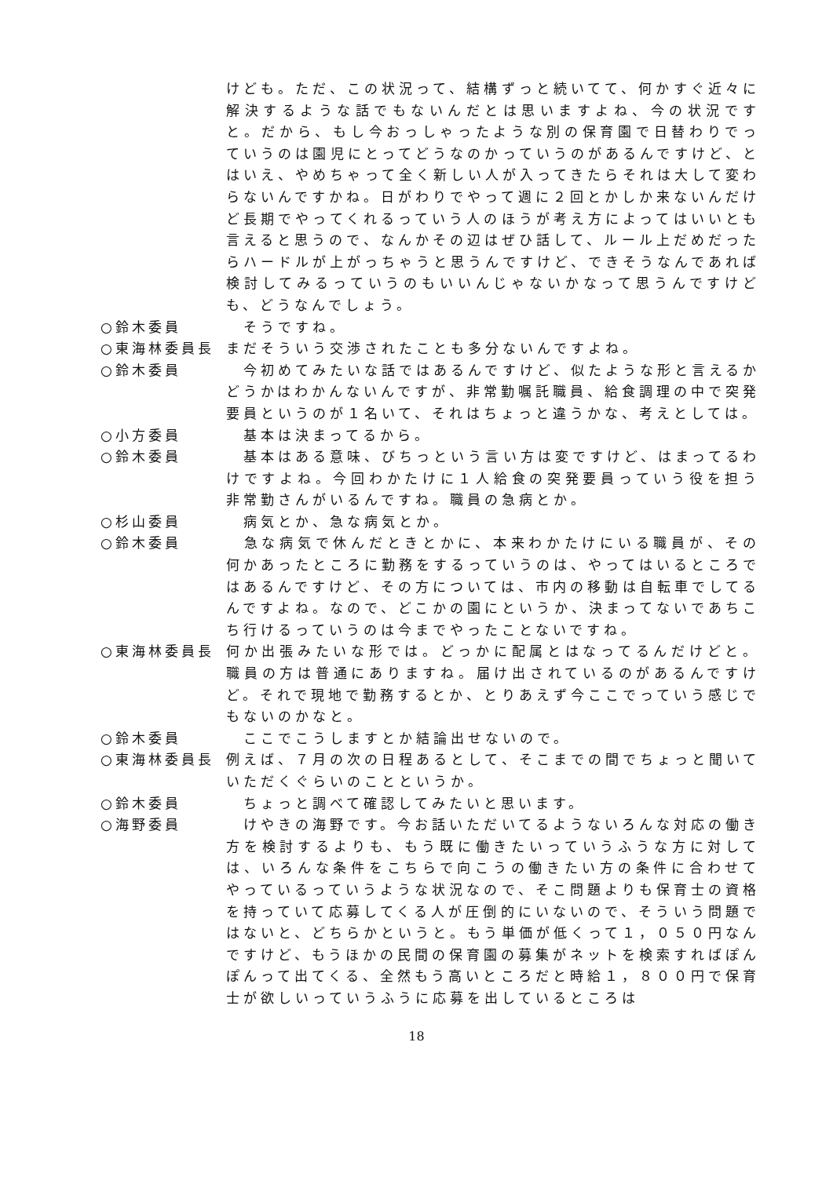けども。ただ、この状況って、結構ずっと続いてて、何かすぐ近々に解決するような話でもないんだとは思いますよね、今の状況ですと。だから、もし今おっしゃったような別の保育園で日替わりでっていうのは園児にとってどうなのかっていうのがあるんですけど、とはいえ、やめちゃって全く新しい人が入ってきたらそれは大して変わらないんですかね。日がわりでやって週に２回とかしか来ないんだけど長期でやってくれるっていう人のほうが考え方によってはいいとも言えると思うので、なんかその辺はぜひ話して、ルール上だめだったらハードルが上がっちゃうと思うんですけど、できそうなんであれば検討してみるっていうのもいいんじゃないかなって思うんですけども、どうなんでしょう。
○鈴木委員 　そうですね。
○東海林委員長 まだそういう交渉されたことも多分ないんですよね。
○鈴木委員 　今初めてみたいな話ではあるんですけど、似たような形と言えるかどうかはわかんないんですが、非常勤嘱託職員、給食調理の中で突発要員というのが１名いて、それはちょっと違うかな、考えとしては。
○小方委員 　基本は決まってるから。
○鈴木委員 　基本はある意味、びちっという言い方は変ですけど、はまってるわけですよね。今回わかたけに１人給食の突発要員っていう役を担う非常勤さんがいるんですね。職員の急病とか。
○杉山委員 　病気とか、急な病気とか。
○鈴木委員 　急な病気で休んだときとかに、本来わかたけにいる職員が、その何かあったところに勤務をするっていうのは、やってはいるところではあるんですけど、その方については、市内の移動は自転車でしてるんですよね。なので、どこかの園にというか、決まってないであちこち行けるっていうのは今までやったことないですね。
○東海林委員長 何か出張みたいな形では。どっかに配属とはなってるんだけどと。職員の方は普通にありますね。届け出されているのがあるんですけど。それで現地で勤務するとか、とりあえず今ここでっていう感じでもないのかなと。
○鈴木委員 　ここでこうしますとか結論出せないので。
○東海林委員長 例えば、７月の次の日程あるとして、そこまでの間でちょっと聞いていただくぐらいのことというか。
○鈴木委員 　ちょっと調べて確認してみたいと思います。
○海野委員 　けやきの海野です。今お話いただいてるようないろんな対応の働き方を検討するよりも、もう既に働きたいっていうふうな方に対しては、いろんな条件をこちらで向こうの働きたい方の条件に合わせてやっているっていうような状況なので、そこ問題よりも保育士の資格を持っていて応募してくる人が圧倒的にいないので、そういう問題ではないと、どちらかというと。もう単価が低くって１，０５０円なんですけど、もうほかの民間の保育園の募集がネットを検索すればぽんぽんって出てくる、全然もう高いところだと時給１，８００円で保育士が欲しいっていうふうに応募を出しているところは
18